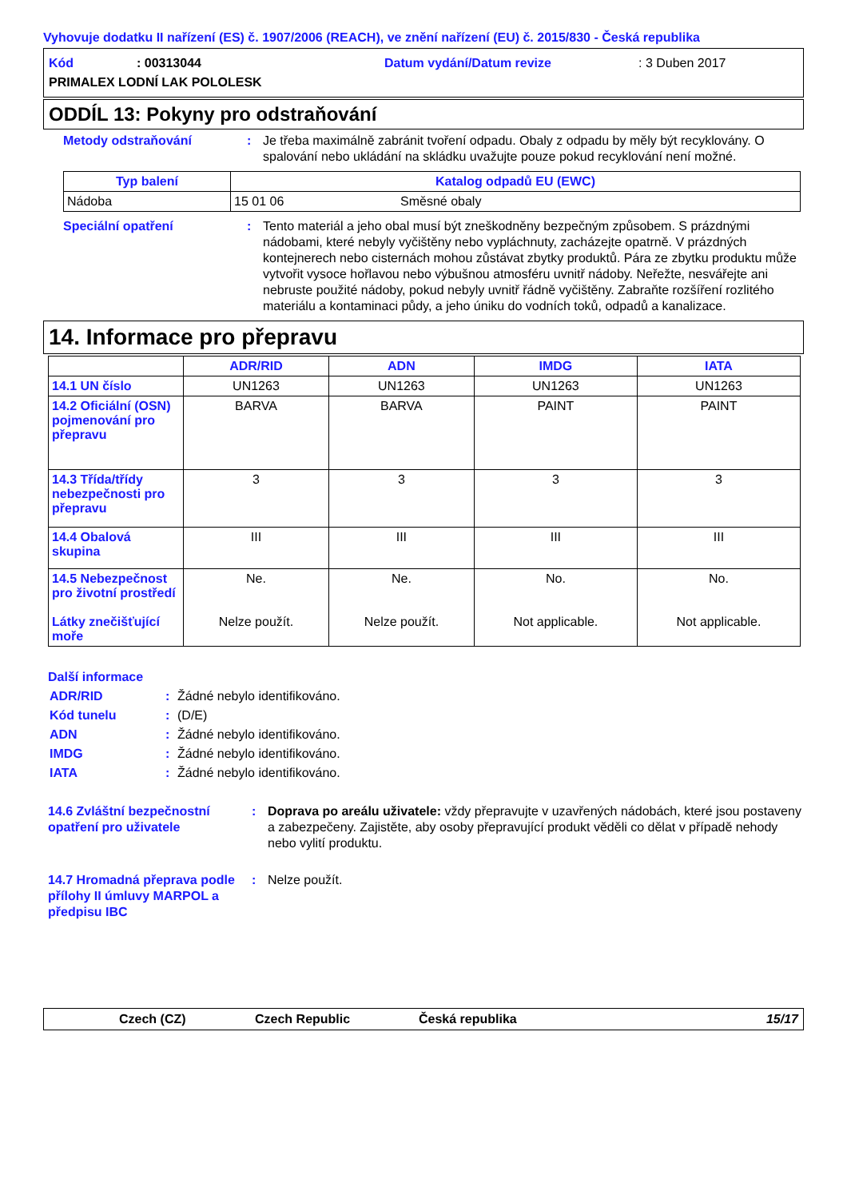Vyhovuje dodatku II nařízení (ES) č. 1907/2006 (REACH), ve znění nařízení (EU) č. 2015/830 - Česká republika
Kód: 00313044 Datum vydání/Datum revize: 3 Duben 2017
PRIMALEX LODNÍ LAK POLOLESK
ODDÍL 13: Pokyny pro odstraňování
Metody odstraňování: Je třeba maximálně zabránit tvoření odpadu. Obaly z odpadu by měly být recyklovány. O spalování nebo ukládání na skládku uvažujte pouze pokud recyklování není možné.
| Typ balení | Katalog odpadů EU (EWC) | |
| --- | --- | --- |
| Nádoba | 15 01 06 | Směsné obaly |
Speciální opatření: Tento materiál a jeho obal musí být zneškodněny bezpečným způsobem. S prázdnými nádobami, které nebyly vyčištěny nebo vypláchnuty, zacházejte opatrně. V prázdných kontejnerech nebo cisternách mohou zůstávat zbytky produktů. Pára ze zbytku produktu může vytvořit vysoce hořlavou nebo výbušnou atmosféru uvnitř nádoby. Neřežte, nesvářejte ani nebruste použité nádoby, pokud nebyly uvnitř řádně vyčištěny. Zabraňte rozšíření rozlitého materiálu a kontaminaci půdy, a jeho úniku do vodních toků, odpadů a kanalizace.
14. Informace pro přepravu
| | ADR/RID | ADN | IMDG | IATA |
| --- | --- | --- | --- | --- |
| 14.1 UN číslo | UN1263 | UN1263 | UN1263 | UN1263 |
| 14.2 Oficiální (OSN) pojmenování pro přepravu | BARVA | BARVA | PAINT | PAINT |
| 14.3 Třída/třídy nebezpečnosti pro přepravu | 3 | 3 | 3 | 3 |
| 14.4 Obalová skupina | III | III | III | III |
| 14.5 Nebezpečnost pro životní prostředí Látky znečišťující moře | Ne. Nelze použít. | Ne. Nelze použít. | No. Not applicable. | No. Not applicable. |
Další informace
ADR/RID: Žádné nebylo identifikováno.
Kód tunelu: (D/E)
ADN: Žádné nebylo identifikováno.
IMDG: Žádné nebylo identifikováno.
IATA: Žádné nebylo identifikováno.
14.6 Zvláštní bezpečnostní opatření pro uživatele: Doprava po areálu uživatele: vždy přepravujte v uzavřených nádobách, které jsou postaveny a zabezpečeny. Zajistěte, aby osoby přepravující produkt věděli co dělat v případě nehody nebo vylití produktu.
14.7 Hromadná přeprava podle přílohy II úmluvy MARPOL a předpisu IBC: Nelze použít.
Czech (CZ) Czech Republic Česká republika 15/17